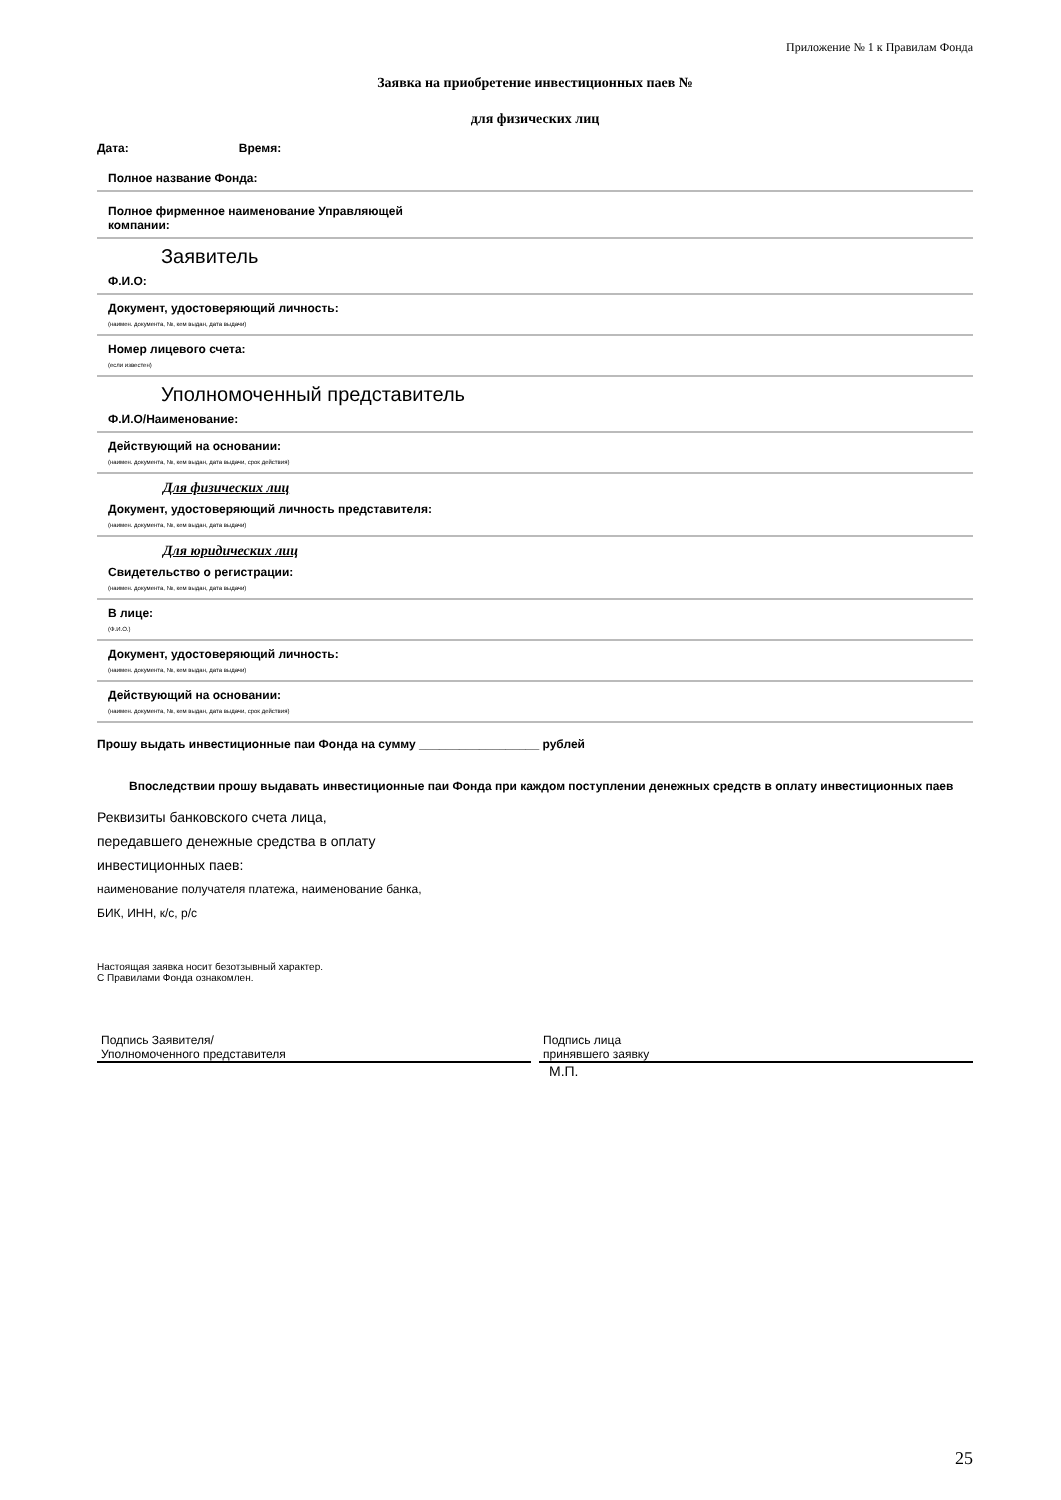Приложение № 1 к Правилам Фонда
Заявка на приобретение инвестиционных паев №
для физических лиц
Дата: Время:
Полное название Фонда:
Полное фирменное наименование Управляющей компании:
Заявитель
Ф.И.О:
Документ, удостоверяющий личность:
(наимен. документа, №, кем выдан, дата выдачи)
Номер лицевого счета:
(если известен)
Уполномоченный представитель
Ф.И.О/Наименование:
Действующий на основании:
(наимен. документа, №, кем выдан, дата выдачи, срок действия)
Для физических лиц
Документ, удостоверяющий личность представителя:
(наимен. документа, №, кем выдан, дата выдачи)
Для юридических лиц
Свидетельство о регистрации:
(наимен. документа, №, кем выдан, дата выдачи)
В лице:
(Ф.И.О.)
Документ, удостоверяющий личность:
(наимен. документа, №, кем выдан, дата выдачи)
Действующий на основании:
(наимен. документа, №, кем выдан, дата выдачи, срок действия)
Прошу выдать инвестиционные паи Фонда на сумму __________________ рублей
Впоследствии прошу выдавать инвестиционные паи Фонда при каждом поступлении денежных средств в оплату инвестиционных паев
Реквизиты банковского счета лица,
передавшего денежные средства в оплату
инвестиционных паев:
наименование получателя платежа, наименование банка,
БИК, ИНН, к/с, р/с
Настоящая заявка носит безотзывный характер.
С Правилами Фонда ознакомлен.
Подпись Заявителя/
Уполномоченного представителя
Подпись лица
принявшего заявку
М.П.
25